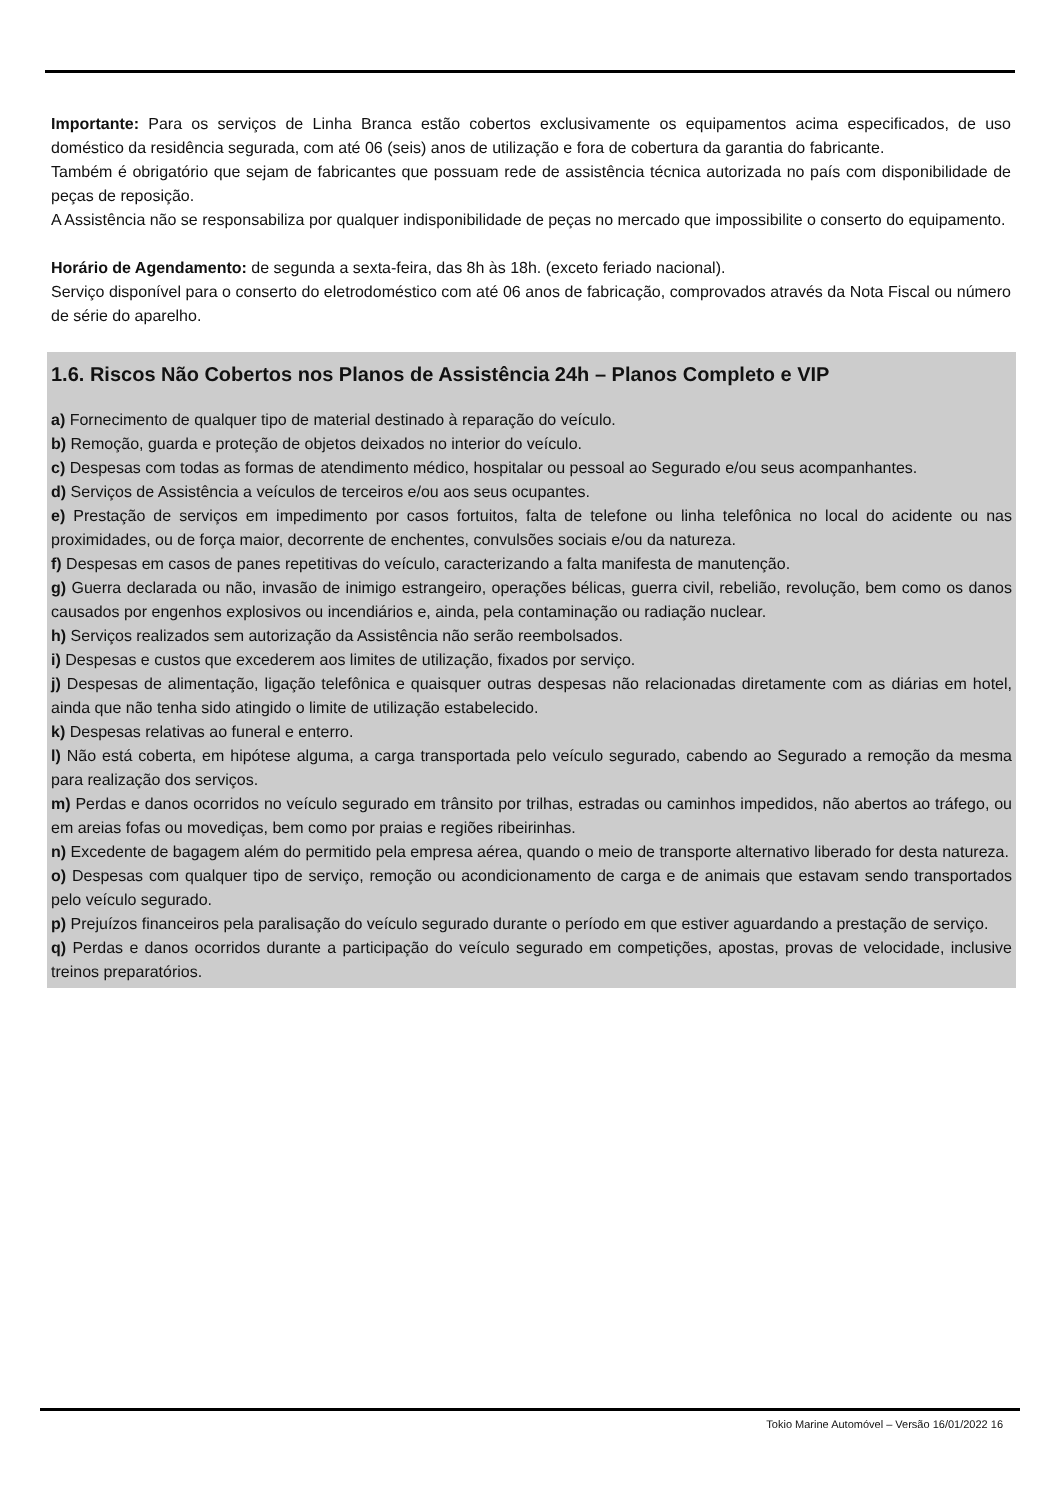Importante: Para os serviços de Linha Branca estão cobertos exclusivamente os equipamentos acima especificados, de uso doméstico da residência segurada, com até 06 (seis) anos de utilização e fora de cobertura da garantia do fabricante.
Também é obrigatório que sejam de fabricantes que possuam rede de assistência técnica autorizada no país com disponibilidade de peças de reposição.
A Assistência não se responsabiliza por qualquer indisponibilidade de peças no mercado que impossibilite o conserto do equipamento.
Horário de Agendamento: de segunda a sexta-feira, das 8h às 18h. (exceto feriado nacional).
Serviço disponível para o conserto do eletrodoméstico com até 06 anos de fabricação, comprovados através da Nota Fiscal ou número de série do aparelho.
1.6. Riscos Não Cobertos nos Planos de Assistência 24h – Planos Completo e VIP
a) Fornecimento de qualquer tipo de material destinado à reparação do veículo.
b) Remoção, guarda e proteção de objetos deixados no interior do veículo.
c) Despesas com todas as formas de atendimento médico, hospitalar ou pessoal ao Segurado e/ou seus acompanhantes.
d) Serviços de Assistência a veículos de terceiros e/ou aos seus ocupantes.
e) Prestação de serviços em impedimento por casos fortuitos, falta de telefone ou linha telefônica no local do acidente ou nas proximidades, ou de força maior, decorrente de enchentes, convulsões sociais e/ou da natureza.
f) Despesas em casos de panes repetitivas do veículo, caracterizando a falta manifesta de manutenção.
g) Guerra declarada ou não, invasão de inimigo estrangeiro, operações bélicas, guerra civil, rebelião, revolução, bem como os danos causados por engenhos explosivos ou incendiários e, ainda, pela contaminação ou radiação nuclear.
h) Serviços realizados sem autorização da Assistência não serão reembolsados.
i) Despesas e custos que excederem aos limites de utilização, fixados por serviço.
j) Despesas de alimentação, ligação telefônica e quaisquer outras despesas não relacionadas diretamente com as diárias em hotel, ainda que não tenha sido atingido o limite de utilização estabelecido.
k) Despesas relativas ao funeral e enterro.
l) Não está coberta, em hipótese alguma, a carga transportada pelo veículo segurado, cabendo ao Segurado a remoção da mesma para realização dos serviços.
m) Perdas e danos ocorridos no veículo segurado em trânsito por trilhas, estradas ou caminhos impedidos, não abertos ao tráfego, ou em areias fofas ou movediças, bem como por praias e regiões ribeirinhas.
n) Excedente de bagagem além do permitido pela empresa aérea, quando o meio de transporte alternativo liberado for desta natureza.
o) Despesas com qualquer tipo de serviço, remoção ou acondicionamento de carga e de animais que estavam sendo transportados pelo veículo segurado.
p) Prejuízos financeiros pela paralisação do veículo segurado durante o período em que estiver aguardando a prestação de serviço.
q) Perdas e danos ocorridos durante a participação do veículo segurado em competições, apostas, provas de velocidade, inclusive treinos preparatórios.
Tokio Marine Automóvel – Versão 16/01/2022 16